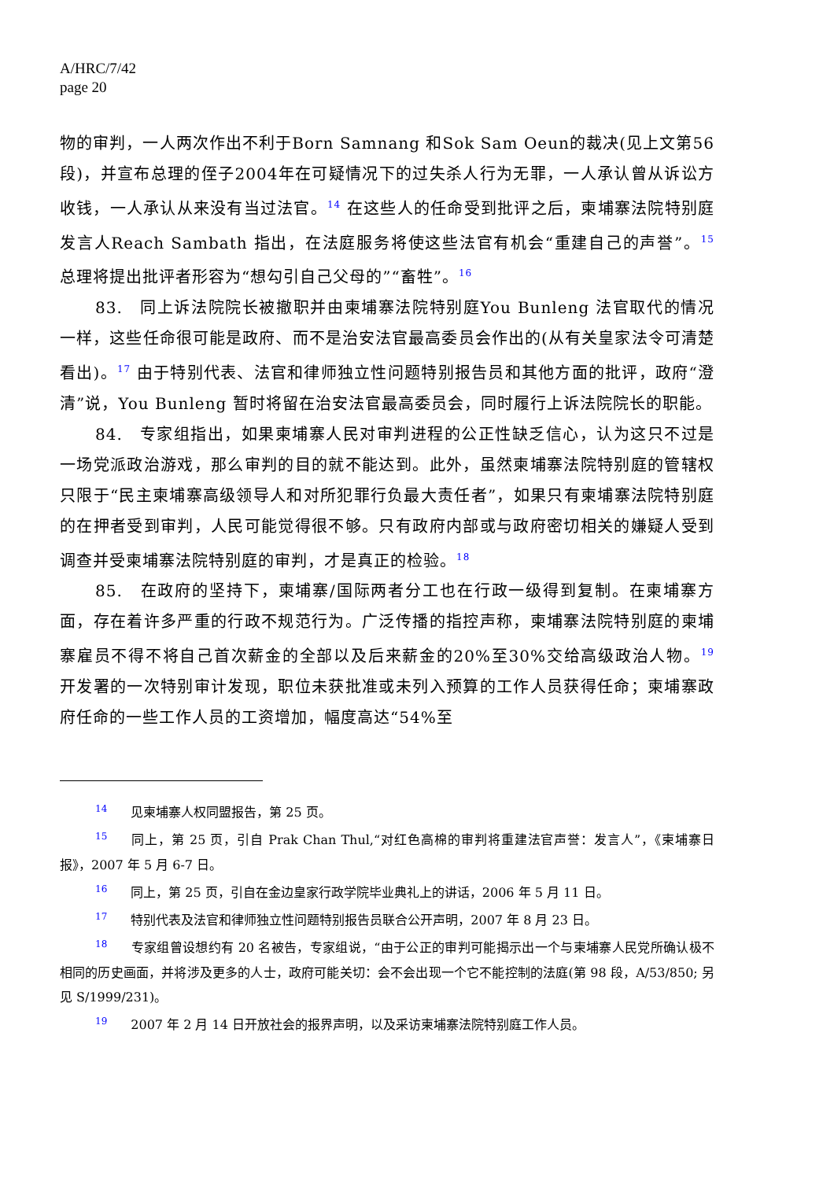A/HRC/7/42
page 20
物的审判，一人两次作出不利于Born Samnang 和Sok Sam Oeun的裁决(见上文第56段)，并宣布总理的侄子2004年在可疑情况下的过失杀人行为无罪，一人承认曾从诉讼方收钱，一人承认从来没有当过法官。<sup>14</sup> 在这些人的任命受到批评之后，柬埔寨法院特别庭发言人Reach Sambath 指出，在法庭服务将使这些法官有机会“重建自己的声誉”。<sup>15</sup> 总理将提出批评者形容为“想勾引自己父母的”“畜牲”。<sup>16</sup>
83.　同上诉法院院长被撤职并由柬埔寨法院特别庭You Bunleng 法官取代的情况一样，这些任命很可能是政府、而不是治安法官最高委员会作出的(从有关皇家法令可清楚看出)。<sup>17</sup> 由于特别代表、法官和律师独立性问题特别报告员和其他方面的批评，政府“澄清”说，You Bunleng 暂时将留在治安法官最高委员会，同时履行上诉法院院长的职能。
84.　专家组指出，如果柬埔寨人民对审判进程的公正性缺乏信心，认为这只不过是一场党派政治游戏，那么审判的目的就不能达到。此外，虽然柬埔寨法院特别庭的管辖权只限于“民主柬埔寨高级领导人和对所犯罪行负最大责任者”，如果只有柬埔寨法院特别庭的在押者受到审判，人民可能觉得很不够。只有政府内部或与政府密切相关的嫌疑人受到调查并受柬埔寨法院特别庭的审判，才是真正的检验。<sup>18</sup>
85.　在政府的坚持下，柬埔寨/国际两者分工也在行政一级得到复制。在柬埔寨方面，存在着许多严重的行政不规范行为。广泛传播的指控声称，柬埔寨法院特别庭的柬埔寨雇员不得不将自己首次薪金的全部以及后来薪金的20%至30%交给高级政治人物。<sup>19</sup> 开发署的一次特别审计发现，职位未获批准或未列入预算的工作人员获得任命；柬埔寨政府任命的一些工作人员的工资增加，幅度高达“54%至
<sup>14</sup> 见柬埔寨人权同盟报告，第 25 页。
<sup>15</sup> 同上，第 25 页，引自 Prak Chan Thul,“对红色高棉的审判将重建法官声誉：发言人”，《柬埔寨日报》，2007 年 5 月 6-7 日。
<sup>16</sup> 同上，第 25 页，引自在金边皇家行政学院毕业典礼上的讲话，2006 年 5 月 11 日。
<sup>17</sup> 特别代表及法官和律师独立性问题特别报告员联合公开声明，2007 年 8 月 23 日。
<sup>18</sup> 专家组曾设想约有 20 名被告，专家组说，“由于公正的审判可能揭示出一个与柬埔寨人民党所确认极不相同的历史画面，并将涉及更多的人士，政府可能关切：会不会出现一个它不能控制的法庭(第 98 段，A/53/850; 另见 S/1999/231)。
<sup>19</sup> 2007 年 2 月 14 日开放社会的报界声明，以及采访柬埔寨法院特别庭工作人员。